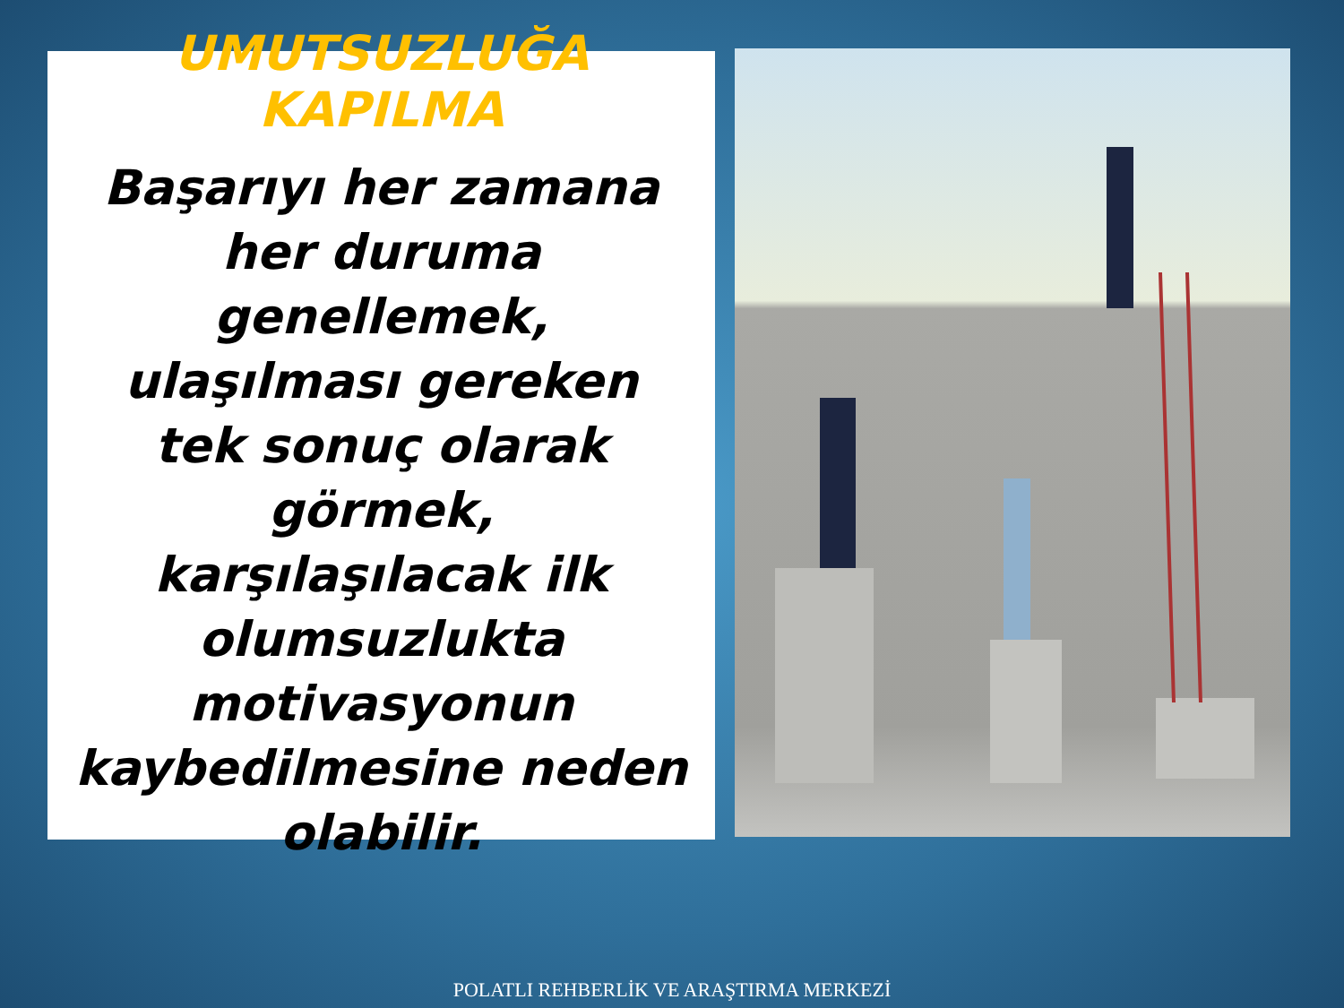UMUTSUZLUĞA KAPILMA
Başarıyı her zamana her duruma genellemek, ulaşılması gereken tek sonuç olarak görmek, karşılaşılacak ilk olumsuzlukta motivasyonun kaybedilmesine neden olabilir.
POLATLI REHBERLİK VE ARAŞTIRMA MERKEZİ